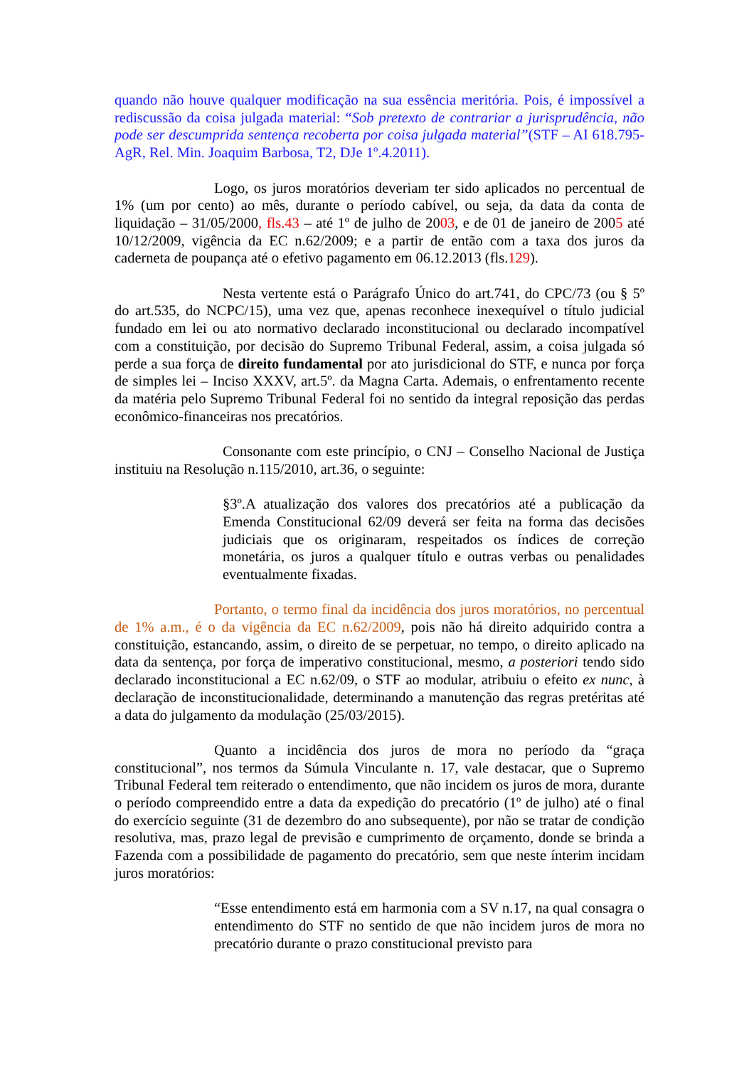quando não houve qualquer modificação na sua essência meritória. Pois, é impossível a rediscussão da coisa julgada material: “Sob pretexto de contrariar a jurisprudência, não pode ser descumprida sentença recoberta por coisa julgada material”(STF – AI 618.795-AgR, Rel. Min. Joaquim Barbosa, T2, DJe 1º.4.2011).
Logo, os juros moratórios deveriam ter sido aplicados no percentual de 1% (um por cento) ao mês, durante o período cabível, ou seja, da data da conta de liquidação – 31/05/2000, fls.43 – até 1º de julho de 2003, e de 01 de janeiro de 2005 até 10/12/2009, vigência da EC n.62/2009; e a partir de então com a taxa dos juros da caderneta de poupança até o efetivo pagamento em 06.12.2013 (fls.129).
Nesta vertente está o Parágrafo Único do art.741, do CPC/73 (ou § 5º do art.535, do NCPC/15), uma vez que, apenas reconhece inexequível o título judicial fundado em lei ou ato normativo declarado inconstitucional ou declarado incompatível com a constituição, por decisão do Supremo Tribunal Federal, assim, a coisa julgada só perde a sua força de direito fundamental por ato jurisdicional do STF, e nunca por força de simples lei – Inciso XXXV, art.5º. da Magna Carta. Ademais, o enfrentamento recente da matéria pelo Supremo Tribunal Federal foi no sentido da integral reposição das perdas econômico-financeiras nos precatórios.
Consonante com este princípio, o CNJ – Conselho Nacional de Justiça instituiu na Resolução n.115/2010, art.36, o seguinte:
§3º.A atualização dos valores dos precatórios até a publicação da Emenda Constitucional 62/09 deverá ser feita na forma das decisões judiciais que os originaram, respeitados os índices de correção monetária, os juros a qualquer título e outras verbas ou penalidades eventualmente fixadas.
Portanto, o termo final da incidência dos juros moratórios, no percentual de 1% a.m., é o da vigência da EC n.62/2009, pois não há direito adquirido contra a constituição, estancando, assim, o direito de se perpetuar, no tempo, o direito aplicado na data da sentença, por força de imperativo constitucional, mesmo, a posteriori tendo sido declarado inconstitucional a EC n.62/09, o STF ao modular, atribuiu o efeito ex nunc, à declaração de inconstitucionalidade, determinando a manutenção das regras pretéritas até a data do julgamento da modulação (25/03/2015).
Quanto a incidência dos juros de mora no período da “graça constitucional”, nos termos da Súmula Vinculante n. 17, vale destacar, que o Supremo Tribunal Federal tem reiterado o entendimento, que não incidem os juros de mora, durante o período compreendido entre a data da expedição do precatório (1º de julho) até o final do exercício seguinte (31 de dezembro do ano subsequente), por não se tratar de condição resolutiva, mas, prazo legal de previsão e cumprimento de orçamento, donde se brinda a Fazenda com a possibilidade de pagamento do precatório, sem que neste ínterim incidam juros moratórios:
“Esse entendimento está em harmonia com a SV n.17, na qual consagra o entendimento do STF no sentido de que não incidem juros de mora no precatório durante o prazo constitucional previsto para